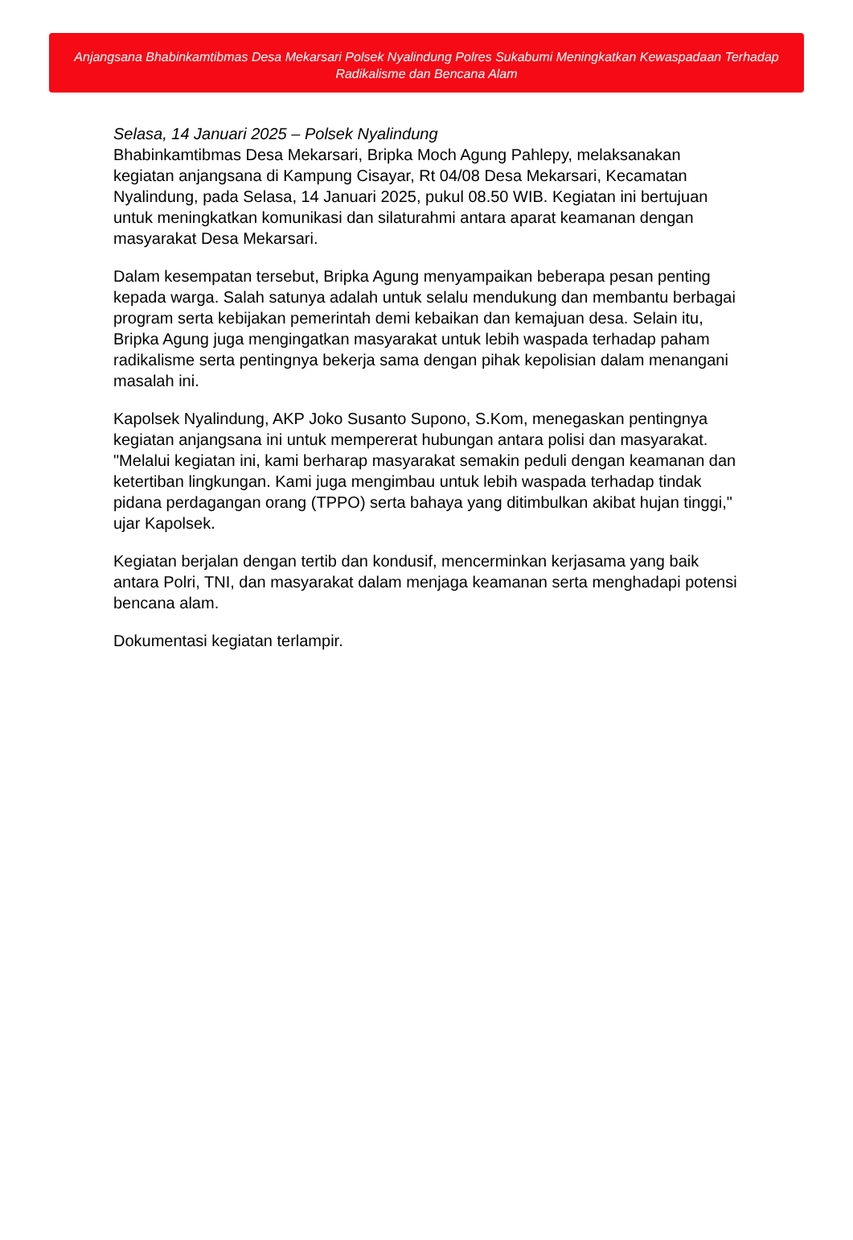Anjangsana Bhabinkamtibmas Desa Mekarsari Polsek Nyalindung Polres Sukabumi Meningkatkan Kewaspadaan Terhadap Radikalisme dan Bencana Alam
Selasa, 14 Januari 2025 – Polsek Nyalindung
Bhabinkamtibmas Desa Mekarsari, Bripka Moch Agung Pahlepy, melaksanakan kegiatan anjangsana di Kampung Cisayar, Rt 04/08 Desa Mekarsari, Kecamatan Nyalindung, pada Selasa, 14 Januari 2025, pukul 08.50 WIB. Kegiatan ini bertujuan untuk meningkatkan komunikasi dan silaturahmi antara aparat keamanan dengan masyarakat Desa Mekarsari.
Dalam kesempatan tersebut, Bripka Agung menyampaikan beberapa pesan penting kepada warga. Salah satunya adalah untuk selalu mendukung dan membantu berbagai program serta kebijakan pemerintah demi kebaikan dan kemajuan desa. Selain itu, Bripka Agung juga mengingatkan masyarakat untuk lebih waspada terhadap paham radikalisme serta pentingnya bekerja sama dengan pihak kepolisian dalam menangani masalah ini.
Kapolsek Nyalindung, AKP Joko Susanto Supono, S.Kom, menegaskan pentingnya kegiatan anjangsana ini untuk mempererat hubungan antara polisi dan masyarakat. "Melalui kegiatan ini, kami berharap masyarakat semakin peduli dengan keamanan dan ketertiban lingkungan. Kami juga mengimbau untuk lebih waspada terhadap tindak pidana perdagangan orang (TPPO) serta bahaya yang ditimbulkan akibat hujan tinggi," ujar Kapolsek.
Kegiatan berjalan dengan tertib dan kondusif, mencerminkan kerjasama yang baik antara Polri, TNI, dan masyarakat dalam menjaga keamanan serta menghadapi potensi bencana alam.
Dokumentasi kegiatan terlampir.